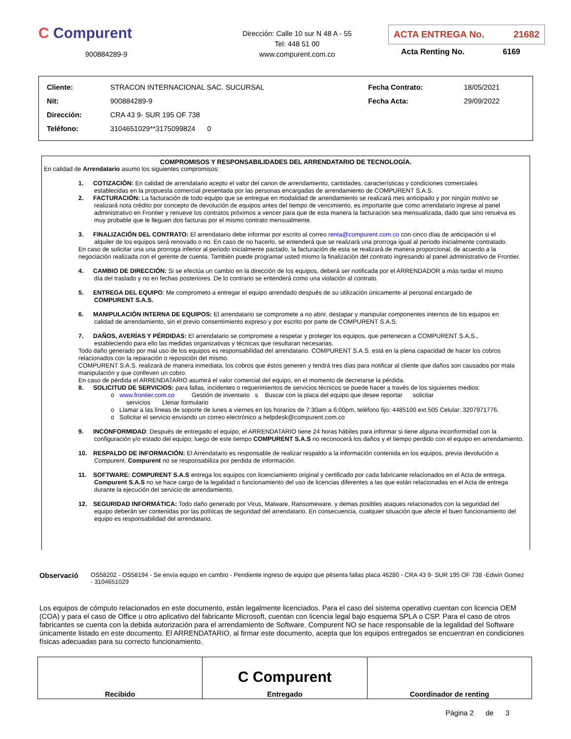C Compurent
900884289-9
Dirección: Calle 10 sur N 48 A - 55
Tel: 448 51 00
www.compurent.com.co
ACTA ENTREGA No. 21682
Acta Renting No. 6169
| Cliente: | STRACON INTERNACIONAL SAC. SUCURSAL | Fecha Contrato: | 18/05/2021 |
| Nit: | 900884289-9 | Fecha Acta: | 29/09/2022 |
| Dirección: | CRA 43 9- SUR 195 OF 738 | | |
| Teléfono: | 3104651029**3175099824 0 | | |
COMPROMISOS Y RESPONSABILIDADES DEL ARRENDATARIO DE TECNOLOGÍA.
En calidad de Arrendatario asumo los siguientes compromisos:
1. COTIZACIÓN: En calidad de arrendatario acepto el valor del canon de arrendamiento, cantidades, características y condiciones comerciales
establecidas en la propuesta comercial presentada por las personas encargadas de arrendamiento de COMPURENT S.A.S.
2. FACTURACIÓN: La facturación de todo equipo que se entregue en modalidad de arrendamiento se realizará mes anticipado y por ningún motivo se
realizará nota crédito por concepto de devolución de equipos antes del tiempo de vencimiento, es importante que como arrendatario ingrese al panel administrativo en Frontier y renueve los contratos próximos a vencer para que de esta manera la facturacion sea mensualizada, dado que sino renueva es muy probable que le lleguen dos facturas por el mismo contrato mensualmente.
3. FINALIZACIÓN DEL CONTRATO: El arrendatario debe informar por escrito al correo renta@compurent.com.co con cinco días de anticipación si el
alquiler de los equipos será renovado o no. En caso de no hacerlo, se entenderá que se realizará una prorroga igual al periodo inicialmente contratado.
En caso de solicitar una una prorroga inferior al periodo inicialmente pactado, la facturación de esta se realizará de manera proporcional, de acuerdo a la negociación realizada con el gerente de cuenta. También puede programar usted mismo la finalización del contrato ingresando al panel administrativo de Frontier.
4. CAMBIO DE DIRECCIÓN: Si se efectúa un cambio en la dirección de los equipos, deberá ser notificada por el ARRENDADOR a más tardar el mismo
día del traslado y no en fechas posteriores. De lo contrario se entenderá como una violación al contrato.
5. ENTREGA DEL EQUIPO: Me comprometo a entregar el equipo arrendado después de su utilización únicamente al personal encargado de
COMPURENT S.A.S.
6. MANIPULACIÓN INTERNA DE EQUIPOS: El arrendatario se compromete a no abrir, destapar y manipular componentes internos de los equipos en
calidad de arrendamiento, sin el previo consentimiento expreso y por escrito por parte de COMPURENT S.A.S.
7. DAÑOS, AVERÍAS Y PÉRDIDAS: El arrendatario se compromete a respetar y proteger los equipos, que pertenecen a COMPURENT S.A.S.,
estableciendo para ello las medidas organizativas y técnicas que resultaran necesarias.
Todo daño generado por mal uso de los equipos es responsabilidad del arrendatario. COMPURENT S.A.S. está en la plena capacidad de hacer los cobros relacionados con la reparación o reposición del mismo.
COMPURENT S.A.S. realizará de manera inmediata, los cobros que éstos generen y tendrá tres días para notificar al cliente que daños son causados por mala manipulación y que conlleven un cobro.
En caso de pérdida el ARRENDATARIO asumirá el valor comercial del equipo, en el momento de decretarse la pérdida.
8. SOLICITUD DE SERVICIOS: para fallas, incidentes o requerimientos de servicios técnicos se puede hacer a través de los siguientes medios:
o www.frontier.com.co Gestión de inventario s Buscar con la placa del equipo que desee reportar solicitar
servicios Llenar formulario
o Llamar a las líneas de soporte de lunes a viernes en los horarios de 7:30am a 6:00pm, teléfono fijo: 4485100 ext.505 Celular: 3207971776.
o Solicitar el servicio enviando un correo electrónico a helpdesk@compurent.com.co
9. INCONFORMIDAD: Después de entregado el equipo, el ARRENDATARIO tiene 24 horas hábiles para informar si tiene alguna inconformidad con la
configuración y/o estado del equipo; luego de este tiempo COMPURENT S.A.S no reconocerá los daños y el tiempo perdido con el equipo en arrendamiento.
10. RESPALDO DE INFORMACIÓN: El Arrendatario es responsable de realizar respaldo a la información contenida en los equipos, previa devolución a
Compurent. Compurent no se responsabiliza por perdida de información.
11. SOFTWARE: COMPURENT S.A.S entrega los equipos con licenciamiento original y certificado por cada fabricante relacionados en el Acta de entrega.
Compurent S.A.S no se hace cargo de la legalidad o funcionamiento del uso de licencias diferentes a las que están relacionadas en el Acta de entrega durante la ejecución del servicio de arrendamiento.
12. SEGURIDAD INFORMÁTICA: Todo daño generado por Virus, Malware, Ransomeware, y demas posibles ataques relacionados con la seguridad del
equipo deberán ser contenidas por las políticas de seguridad del arrendatario. En consecuencia, cualquier situación que afecte el buen funcionamiento del equipo es responsabilidad del arrendatario.
Observació
OS58202 - OS58194 - Se envía equipo en cambio - Pendiente ingreso de equipo que pésenta fallas placa 46280 - CRA 43 9- SUR 195 OF 738 -Edwin Gomez - 3104651029
Los equipos de cómputo relacionados en este documento, están legalmente licenciados. Para el caso del sistema operativo cuentan con licencia OEM (COA) y para el caso de Office u otro aplicativo del fabricante Microsoft, cuentan con licencia legal bajo esquema SPLA o CSP. Para el caso de otros fabricantes se cuenta con la debida autorización para el arrendamiento de Software. Compurent NO se hace responsable de la legalidad del Software únicamente listado en este documento. El ARRENDATARIO, al firmar este documento, acepta que los equipos entregados se encuentran en condiciones físicas adecuadas para su correcto funcionamiento.
| Recibido | C Compurent Entregado | Coordinador de renting |
Página 2 de 3